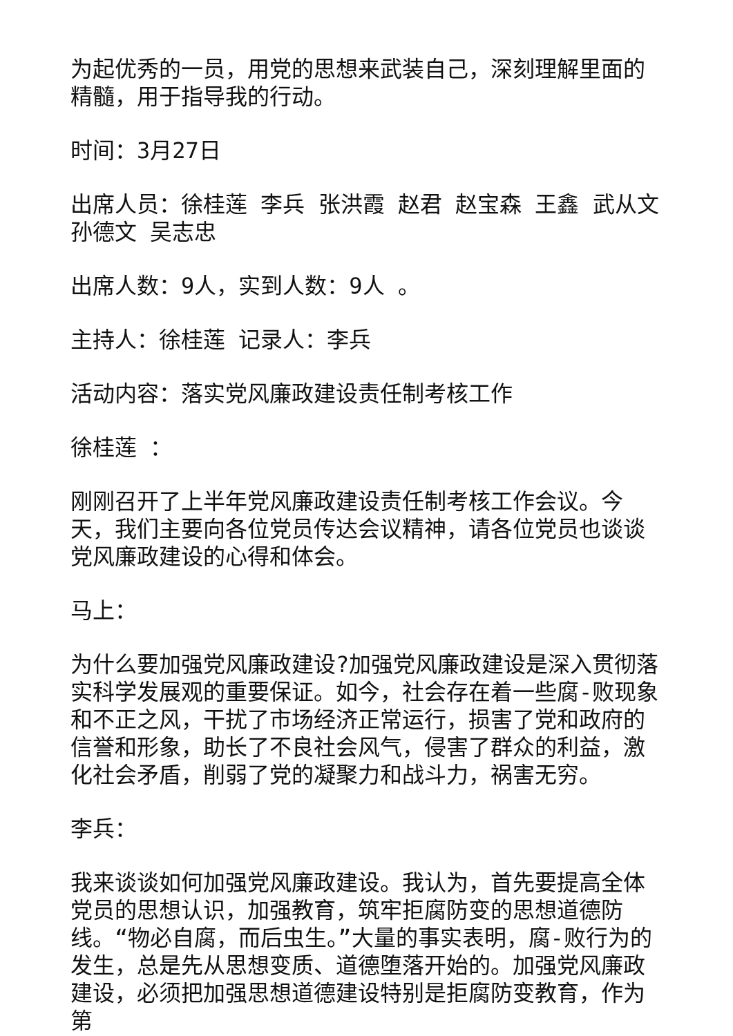为起优秀的一员，用党的思想来武装自己，深刻理解里面的精髓，用于指导我的行动。
时间：3月27日
出席人员：徐桂莲 李兵 张洪霞 赵君 赵宝森 王鑫 武从文 孙德文 吴志忠
出席人数：9人，实到人数：9人 。
主持人：徐桂莲 记录人：李兵
活动内容：落实党风廉政建设责任制考核工作
徐桂莲 ：
刚刚召开了上半年党风廉政建设责任制考核工作会议。今天，我们主要向各位党员传达会议精神，请各位党员也谈谈党风廉政建设的心得和体会。
马上：
为什么要加强党风廉政建设?加强党风廉政建设是深入贯彻落实科学发展观的重要保证。如今，社会存在着一些腐-败现象和不正之风，干扰了市场经济正常运行，损害了党和政府的信誉和形象，助长了不良社会风气，侵害了群众的利益，激化社会矛盾，削弱了党的凝聚力和战斗力，祸害无穷。
李兵：
我来谈谈如何加强党风廉政建设。我认为，首先要提高全体党员的思想认识，加强教育，筑牢拒腐防变的思想道德防线。“物必自腐，而后虫生。”大量的事实表明，腐-败行为的发生，总是先从思想变质、道德堕落开始的。加强党风廉政建设，必须把加强思想道德建设特别是拒腐防变教育，作为第